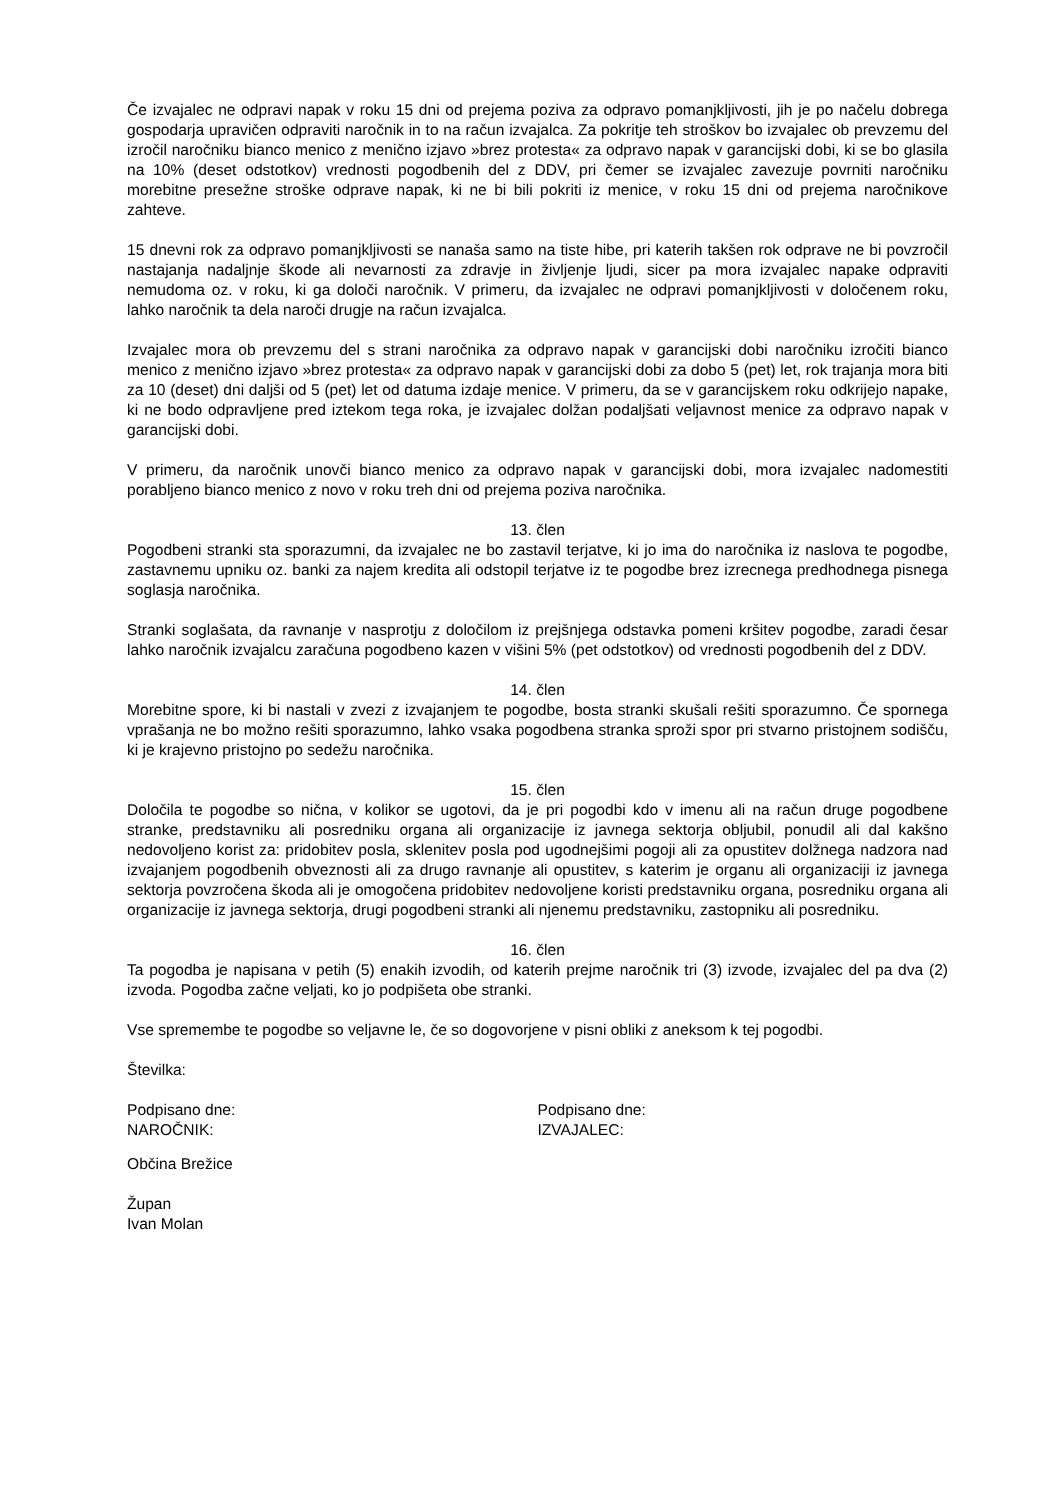Če izvajalec ne odpravi napak v roku 15 dni od prejema poziva za odpravo pomanjkljivosti, jih je po načelu dobrega gospodarja upravičen odpraviti naročnik in to na račun izvajalca. Za pokritje teh stroškov bo izvajalec ob prevzemu del izročil naročniku bianco menico z menično izjavo »brez protesta« za odpravo napak v garancijski dobi, ki se bo glasila na 10% (deset odstotkov) vrednosti pogodbenih del z DDV, pri čemer se izvajalec zavezuje povrniti naročniku morebitne presežne stroške odprave napak, ki ne bi bili pokriti iz menice, v roku 15 dni od prejema naročnikove zahteve.
15 dnevni rok za odpravo pomanjkljivosti se nanaša samo na tiste hibe, pri katerih takšen rok odprave ne bi povzročil nastajanja nadaljnje škode ali nevarnosti za zdravje in življenje ljudi, sicer pa mora izvajalec napake odpraviti nemudoma oz. v roku, ki ga določi naročnik. V primeru, da izvajalec ne odpravi pomanjkljivosti v določenem roku, lahko naročnik ta dela naroči drugje na račun izvajalca.
Izvajalec mora ob prevzemu del s strani naročnika za odpravo napak v garancijski dobi naročniku izročiti bianco menico z menično izjavo »brez protesta« za odpravo napak v garancijski dobi za dobo 5 (pet) let, rok trajanja mora biti za 10 (deset) dni daljši od 5 (pet) let od datuma izdaje menice. V primeru, da se v garancijskem roku odkrijejo napake, ki ne bodo odpravljene pred iztekom tega roka, je izvajalec dolžan podaljšati veljavnost menice za odpravo napak v garancijski dobi.
V primeru, da naročnik unovči bianco menico za odpravo napak v garancijski dobi, mora izvajalec nadomestiti porabljeno bianco menico z novo v roku treh dni od prejema poziva naročnika.
13. člen
Pogodbeni stranki sta sporazumni, da izvajalec ne bo zastavil terjatve, ki jo ima do naročnika iz naslova te pogodbe, zastavnemu upniku oz. banki za najem kredita ali odstopil terjatve iz te pogodbe brez izrecnega predhodnega pisnega soglasja naročnika.
Stranki soglašata, da ravnanje v nasprotju z določilom iz prejšnjega odstavka pomeni kršitev pogodbe, zaradi česar lahko naročnik izvajalcu zaračuna pogodbeno kazen v višini 5% (pet odstotkov) od vrednosti pogodbenih del z DDV.
14. člen
Morebitne spore, ki bi nastali v zvezi z izvajanjem te pogodbe, bosta stranki skušali rešiti sporazumno. Če spornega vprašanja ne bo možno rešiti sporazumno, lahko vsaka pogodbena stranka sproži spor pri stvarno pristojnem sodišču, ki je krajevno pristojno po sedežu naročnika.
15. člen
Določila te pogodbe so nična, v kolikor se ugotovi, da je pri pogodbi kdo v imenu ali na račun druge pogodbene stranke, predstavniku ali posredniku organa ali organizacije iz javnega sektorja obljubil, ponudil ali dal kakšno nedovoljeno korist za: pridobitev posla, sklenitev posla pod ugodnejšimi pogoji ali za opustitev dolžnega nadzora nad izvajanjem pogodbenih obveznosti ali za drugo ravnanje ali opustitev, s katerim je organu ali organizaciji iz javnega sektorja povzročena škoda ali je omogočena pridobitev nedovoljene koristi predstavniku organa, posredniku organa ali organizacije iz javnega sektorja, drugi pogodbeni stranki ali njenemu predstavniku, zastopniku ali posredniku.
16. člen
Ta pogodba je napisana v petih (5) enakih izvodih, od katerih prejme naročnik tri (3) izvode, izvajalec del pa dva (2) izvoda. Pogodba začne veljati, ko jo podpišeta obe stranki.
Vse spremembe te pogodbe so veljavne le, če so dogovorjene v pisni obliki z aneksom k tej pogodbi.
Številka:
Podpisano dne:
NAROČNIK:
Podpisano dne:
IZVAJALEC:
Občina Brežice
Župan
Ivan Molan